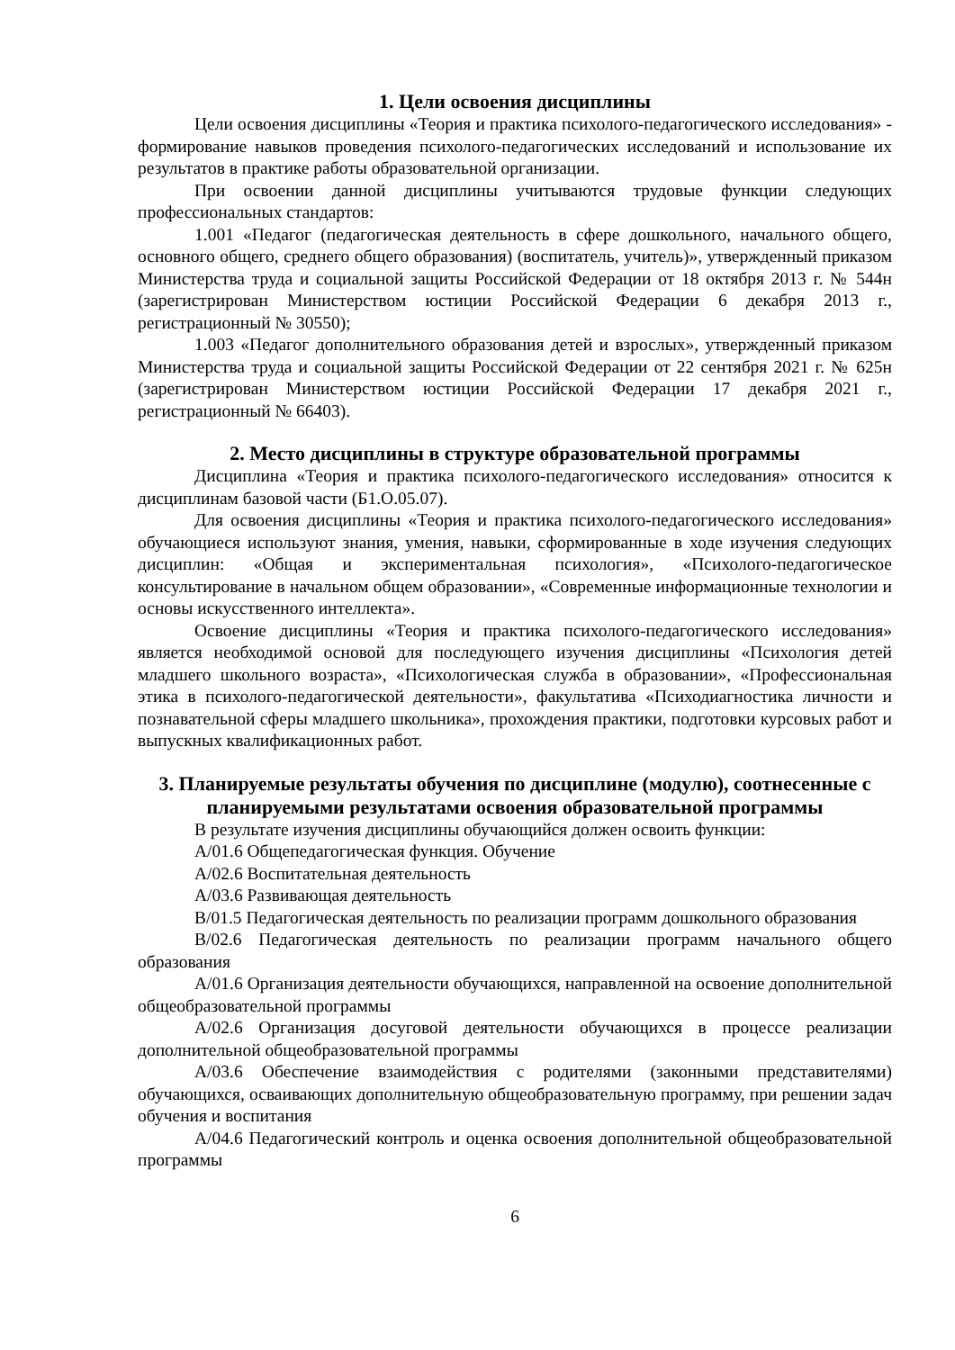1. Цели освоения дисциплины
Цели освоения дисциплины «Теория и практика психолого-педагогического исследования» - формирование навыков проведения психолого-педагогических исследований и использование их результатов в практике работы образовательной организации.
При освоении данной дисциплины учитываются трудовые функции следующих профессиональных стандартов:
1.001 «Педагог (педагогическая деятельность в сфере дошкольного, начального общего, основного общего, среднего общего образования) (воспитатель, учитель)», утвержденный приказом Министерства труда и социальной защиты Российской Федерации от 18 октября 2013 г. № 544н (зарегистрирован Министерством юстиции Российской Федерации 6 декабря 2013 г., регистрационный № 30550);
1.003 «Педагог дополнительного образования детей и взрослых», утвержденный приказом Министерства труда и социальной защиты Российской Федерации от 22 сентября 2021 г. № 625н (зарегистрирован Министерством юстиции Российской Федерации 17 декабря 2021 г., регистрационный № 66403).
2. Место дисциплины в структуре образовательной программы
Дисциплина «Теория и практика психолого-педагогического исследования» относится к дисциплинам базовой части (Б1.О.05.07).
Для освоения дисциплины «Теория и практика психолого-педагогического исследования» обучающиеся используют знания, умения, навыки, сформированные в ходе изучения следующих дисциплин: «Общая и экспериментальная психология», «Психолого-педагогическое консультирование в начальном общем образовании», «Современные информационные технологии и основы искусственного интеллекта».
Освоение дисциплины «Теория и практика психолого-педагогического исследования» является необходимой основой для последующего изучения дисциплины «Психология детей младшего школьного возраста», «Психологическая служба в образовании», «Профессиональная этика в психолого-педагогической деятельности», факультатива «Психодиагностика личности и познавательной сферы младшего школьника», прохождения практики, подготовки курсовых работ и выпускных квалификационных работ.
3. Планируемые результаты обучения по дисциплине (модулю), соотнесенные с планируемыми результатами освоения образовательной программы
В результате изучения дисциплины обучающийся должен освоить функции:
A/01.6 Общепедагогическая функция. Обучение
A/02.6 Воспитательная деятельность
A/03.6 Развивающая деятельность
B/01.5 Педагогическая деятельность по реализации программ дошкольного образования
B/02.6 Педагогическая деятельность по реализации программ начального общего образования
A/01.6 Организация деятельности обучающихся, направленной на освоение дополнительной общеобразовательной программы
A/02.6 Организация досуговой деятельности обучающихся в процессе реализации дополнительной общеобразовательной программы
A/03.6 Обеспечение взаимодействия с родителями (законными представителями) обучающихся, осваивающих дополнительную общеобразовательную программу, при решении задач обучения и воспитания
A/04.6 Педагогический контроль и оценка освоения дополнительной общеобразовательной программы
6